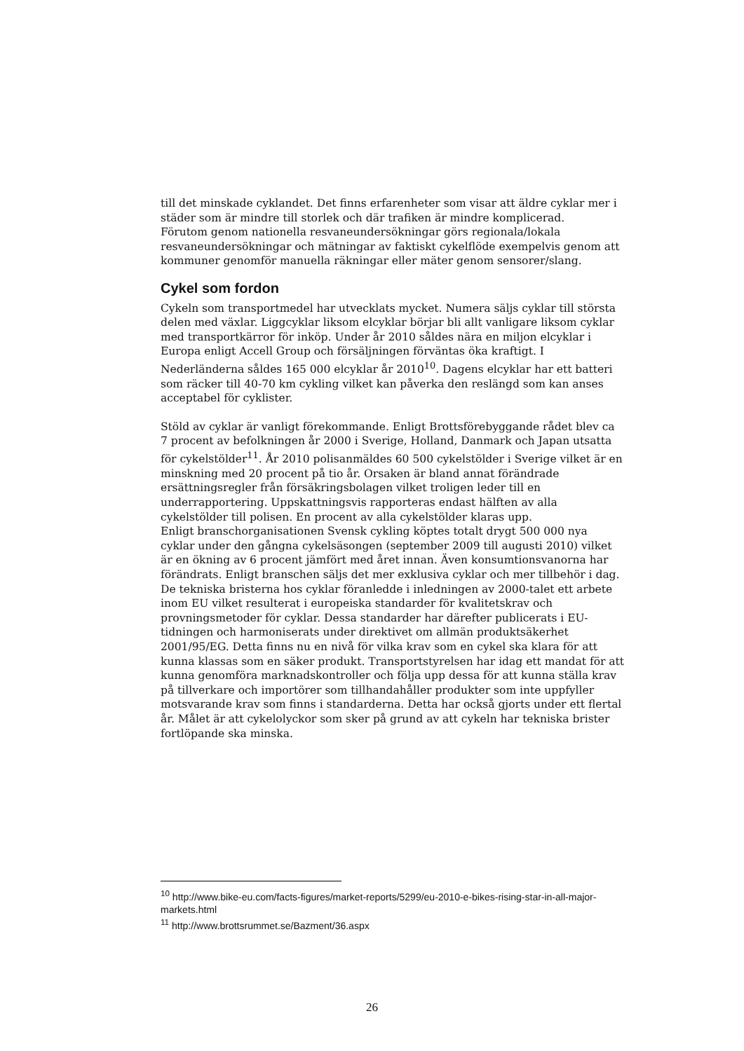till det minskade cyklandet. Det finns erfarenheter som visar att äldre cyklar mer i städer som är mindre till storlek och där trafiken är mindre komplicerad.
Förutom genom nationella resvaneundersökningar görs regionala/lokala resvaneundersökningar och mätningar av faktiskt cykelflöde exempelvis genom att kommuner genomför manuella räkningar eller mäter genom sensorer/slang.
Cykel som fordon
Cykeln som transportmedel har utvecklats mycket. Numera säljs cyklar till största delen med växlar. Liggcyklar liksom elcyklar börjar bli allt vanligare liksom cyklar med transportkärror för inköp. Under år 2010 såldes nära en miljon elcyklar i Europa enligt Accell Group och försäljningen förväntas öka kraftigt. I Nederländerna såldes 165 000 elcyklar år 2010<sup>10</sup>. Dagens elcyklar har ett batteri som räcker till 40-70 km cykling vilket kan påverka den reslängd som kan anses acceptabel för cyklister.
Stöld av cyklar är vanligt förekommande. Enligt Brottsförebyggande rådet blev ca 7 procent av befolkningen år 2000 i Sverige, Holland, Danmark och Japan utsatta för cykelstölder<sup>11</sup>. År 2010 polisanmäldes 60 500 cykelstölder i Sverige vilket är en minskning med 20 procent på tio år. Orsaken är bland annat förändrade ersättningsregler från försäkringsbolagen vilket troligen leder till en underrapportering. Uppskattningsvis rapporteras endast hälften av alla cykelstölder till polisen. En procent av alla cykelstölder klaras upp.
Enligt branschorganisationen Svensk cykling köptes totalt drygt 500 000 nya cyklar under den gångna cykelsäsongen (september 2009 till augusti 2010) vilket är en ökning av 6 procent jämfört med året innan. Även konsumtionsvanorna har förändrats. Enligt branschen säljs det mer exklusiva cyklar och mer tillbehör i dag. De tekniska bristerna hos cyklar föranledde i inledningen av 2000-talet ett arbete inom EU vilket resulterat i europeiska standarder för kvalitetskrav och provningsmetoder för cyklar. Dessa standarder har därefter publicerats i EU-tidningen och harmoniserats under direktivet om allmän produktsäkerhet 2001/95/EG. Detta finns nu en nivå för vilka krav som en cykel ska klara för att kunna klassas som en säker produkt. Transportstyrelsen har idag ett mandat för att kunna genomföra marknadskontroller och följa upp dessa för att kunna ställa krav på tillverkare och importörer som tillhandahåller produkter som inte uppfyller motsvarande krav som finns i standarderna. Detta har också gjorts under ett flertal år. Målet är att cykelolyckor som sker på grund av att cykeln har tekniska brister fortlöpande ska minska.
<sup>10</sup> http://www.bike-eu.com/facts-figures/market-reports/5299/eu-2010-e-bikes-rising-star-in-all-major-markets.html
<sup>11</sup> http://www.brottsrummet.se/Bazment/36.aspx
26